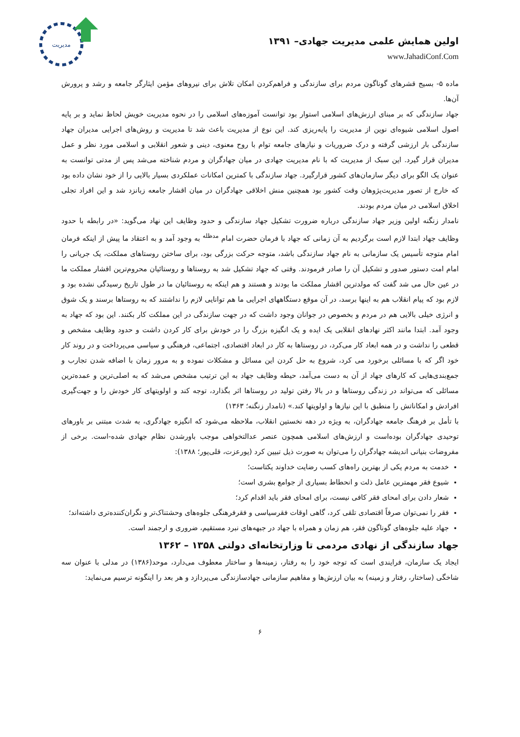مدیریت
اولین همایش علمی مدیریت جهادی– ۱۳۹۱
www.JahadiConf.Com
ماده ۵- بسیج قشرهای گوناگون مردم برای سازندگی و فراهم‌کردن امکان تلاش برای نیروهای مؤمن ایثارگر جامعه و رشد و پرورش آن‌ها.
جهاد سازندگی که بر مبنای ارزش‌های اسلامی استوار بود توانست آموزه‌های اسلامی را در نحوه مدیریت خویش لحاظ نماید و بر پایه اصول اسلامی شیوه‌ای نوین از مدیریت را پایه‌ریزی کند. این نوع از مدیریت باعث شد تا مدیریت و روش‌های اجرایی مدیران جهاد سازندگی بار ارزشی گرفته و درک ضروریات و نیازهای جامعه توام با روح معنوی، دینی و شعور انقلابی و اسلامی مورد نظر و عمل مدیران قرار گیرد. این سبک از مدیریت که با نام مدیریت جهادی در میان جهادگران و مردم شناخته می‌شد پس از مدتی توانست به عنوان یک الگو برای دیگر سازمان‌های کشور قرارگیرد. جهاد سازندگی با کمترین امکانات عملکردی بسیار بالایی را از خود نشان داده بود که خارج از تصور مدیریت‌پژوهان وقت کشور بود همچنین منش اخلاقی جهادگران در میان اقشار جامعه زبانزد شد و این افراد تجلی اخلاق اسلامی در میان مردم بودند.
نامدار زنگنه اولین وزیر جهاد سازندگی درباره ضرورت تشکیل جهاد سازندگی و حدود وظایف این نهاد می‌گوید: «در رابطه با حدود وظایف جهاد ابتدا لازم است برگردیم به آن زمانی که جهاد با فرمان حضرت امام <sup>مدظله</sup> به وجود آمد و به اعتقاد ما پیش از اینکه فرمان امام متوجه تأسیس یک سازمانی به نام جهاد سازندگی باشد، متوجه حرکت بزرگی بود، برای ساختن روستاهای مملکت، یک جریانی را امام امت دستور صدور و تشکیل آن را صادر فرمودند. وقتی که جهاد تشکیل شد به روستاها و روستائیان محروم‌ترین اقشار مملکت ما در عین حال می شد گفت که مولدترین اقشار مملکت ما بودند و هستند و هم اینکه به روستائیان ما در طول تاریخ رسیدگی نشده بود و لازم بود که پیام انقلاب هم به اینها برسد، در آن موقع دستگاههای اجرایی ما هم توانایی لازم را نداشتند که به روستاها برسند و یک شوق و انرژی خیلی بالایی هم در مردم و بخصوص در جوانان وجود داشت که در جهت سازندگی در این مملکت کار بکنند. این بود که جهاد به وجود آمد. ابتدا مانند اکثر نهادهای انقلابی یک ایده و یک انگیزه بزرگ را در خودش برای کار کردن داشت و حدود وظایف مشخص و قطعی را نداشت و در همه ابعاد کار می‌کرد، در روستاها به کار در ابعاد اقتصادی، اجتماعی، فرهنگی و سیاسی می‌پرداخت و در روند کار خود اگر که با مسائلی برخورد می کرد، شروع به حل کردن این مسائل و مشکلات نموده و به مرور زمان با اضافه شدن تجارب و جمع‌بندی‌هایی که کارهای جهاد از آن به دست می‌آمد، حیطه وظایف جهاد به این ترتیب مشخص می‌شد که به اصلی‌ترین و عمده‌ترین مسائلی که می‌تواند در زندگی روستاها و در بالا رفتن تولید در روستاها اثر بگذارد، توجه کند و اولویتهای کار خودش را و جهت‌گیری افرادش و امکاناتش را منطبق با این نیازها و اولویتها کند.» (نامدار زنگنه؛ ۱۳۶۳)
با تأمل بر فرهنگ جامعه جهادگران، به ویژه در دهه نخستین انقلاب، ملاحظه می‌شود که انگیزه جهادگری، به شدت مبتنی بر باورهای توحیدی جهادگران بوده‌است و ارزش‌های اسلامی همچون عنصر عدالتخواهی موجب باورشدن نظام جهادی شده-است. برخی از مفروضات بنیانی اندیشه جهادگران را می‌توان به صورت ذیل تبیین کرد (پورعزت، قلی‌پور؛ ۱۳۸۸):
خدمت به مردم یکی از بهترین راه‌های کسب رضایت خداوند یکتاست؛
شیوع فقر مهمترین عامل ذلت و انحطاط بسیاری از جوامع بشری است؛
شعار دادن برای امحای فقر کافی نیست، برای امحای فقر باید اقدام کرد؛
فقر را نمی‌توان صرفاً اقتصادی تلقی کرد، گاهی اوقات فقرسیاسی و فقرفرهنگی جلوه‌های وحشتناک‌تر و نگران‌کننده‌تری داشته‌اند؛
جهاد علیه جلوه‌های گوناگون فقر، هم زمان و همراه با جهاد در جبهه‌های نبرد مستقیم، ضروری و ارجمند است.
جهاد سازندگی از نهادی مردمی تا وزارتخانه‌ای دولتی ۱۳۵۸ – ۱۳۶۲
ایجاد یک سازمان، فرایندی است که توجه خود را به رفتار، زمینه‌ها و ساختار معطوف می‌دارد، موحد(۱۳۸۶) در مدلی با عنوان سه شاخگی (ساختار، رفتار و زمینه) به بیان ارزش‌ها و مفاهیم سازمانی جهادسازندگی می‌پردازد و هر بعد را اینگونه ترسیم می‌نماید:
۶